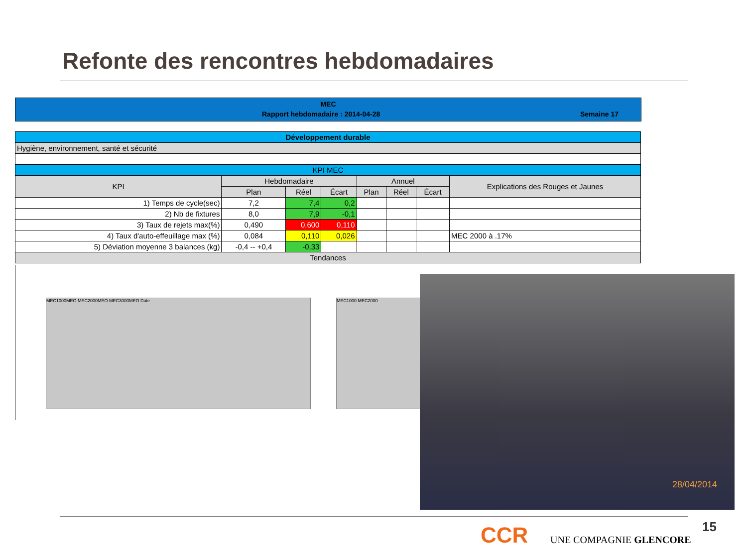Refonte des rencontres hebdomadaires
MEC
Rapport hebdomadaire : 2014-04-28 Semaine 17
| Développement durable | | | | | | | |
| Hygiène, environnement, santé et sécurité | | | | | | | |
| KPI MEC | | | | | | | |
| KPI | Hebdomadaire | | | Annuel | | | Explications des Rouges et Jaunes |
| | Plan | Réel | Écart | Plan | Réel | Écart | |
| 1) Temps de cycle(sec) | 7,2 | 7,4 | 0,2 | | | | |
| 2) Nb de fixtures | 8,0 | 7,9 | -0,1 | | | | |
| 3) Taux de rejets max(%) | 0,490 | 0,600 | 0,110 | | | | |
| 4) Taux d'auto-effeuillage max (%) | 0,084 | 0,110 | 0,026 | | | | MEC 2000 à .17% |
| 5) Déviation moyenne 3 balances (kg) | -0,4 -- +0,4 | -0,33 | | | | | |
| Tendances | | | | | | | |
MEC1000MEO MEC2000MEO MEC3000MEO Date MEC1000 MEC2000
28/04/2014
15
CCR UNE COMPAGNIE GLENCORE